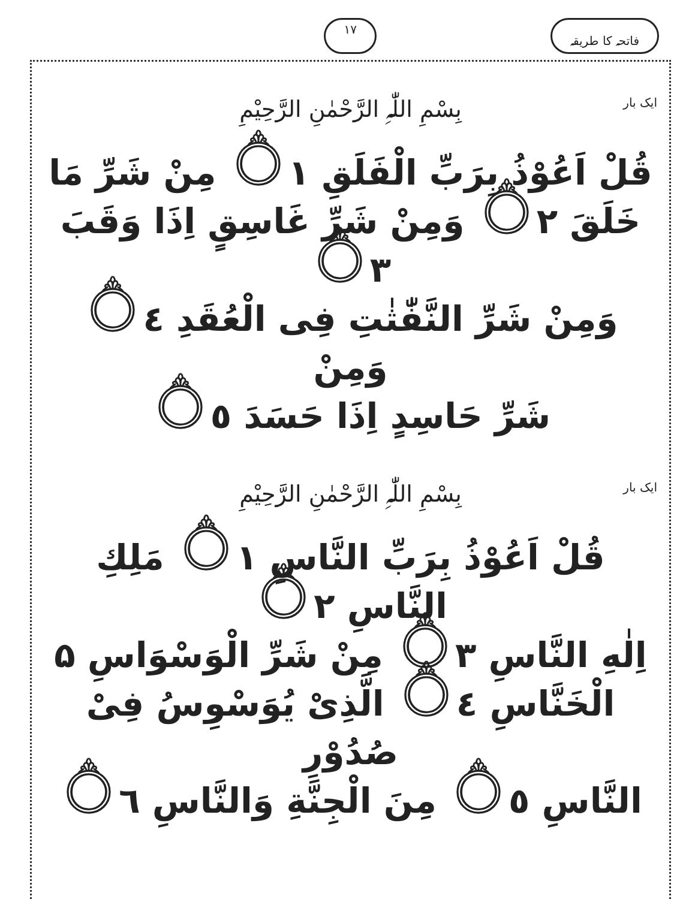فاتحہ کا طریقہ ١٧
ایک بار بِسْمِ اللّٰہِ الرَّحْمٰنِ الرَّحِیْمِ
قُلْ اَعُوْذُ بِرَبِّ الْفَلَقِ ۝١ مِنْ شَرِّ مَا
خَلَقَ ۝٢ وَمِنْ شَرِّ غَاسِقٍ اِذَا وَقَبَ ۝٣
وَمِنْ شَرِّ النَّفّٰثٰتِ فِی الْعُقَدِ ۝٤ وَمِنْ
شَرِّ حَاسِدٍ اِذَا حَسَدَ ۝٥
ایک بار بِسْمِ اللّٰہِ الرَّحْمٰنِ الرَّحِیْمِ
قُلْ اَعُوْذُ بِرَبِّ النَّاسِ ۝١ مَلِكِ النَّاسِ ۝٢
اِلٰهِ النَّاسِ ۝٣ مِنْ شَرِّ الْوَسْوَاسِ ۵
الْخَنَّاسِ ۝٤ الَّذِیْ یُوَسْوِسُ فِیْ صُدُوْرِ
النَّاسِ ۝٥ مِنَ الْجِنَّةِ وَالنَّاسِ ۝٦